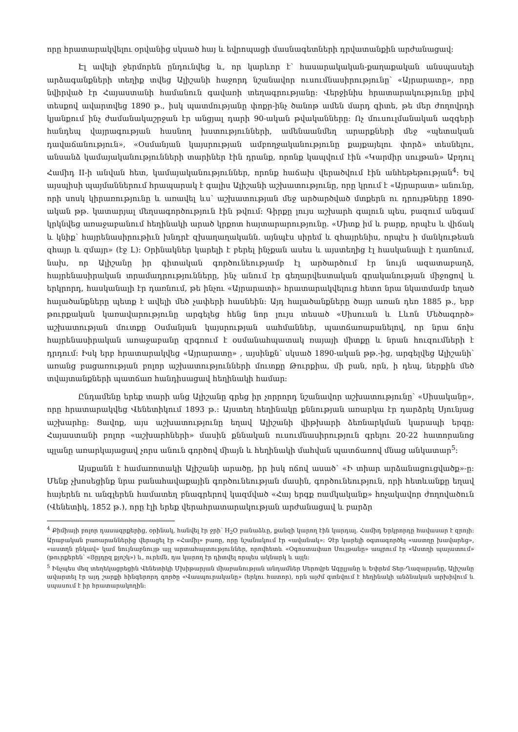որը հրատարակվելու օրվանից սկսած հայ և եվրոպացի մասնագետների դրվատանքին արժանացավ:
Էլ ավելի ջերմորեն ընդունվեց և, որ կարևոր է՝ հասարակական-քաղաքական անսպասելի արձագանքների տեղիք տվեց Ալիշանի հաջորդ նշանավոր ուսումնասիրությունը՝ «Այրարատը», որը նվիրված էր Հայաստանի համանուն գավառի տեղագրությանը: Վերջինիս հրատարակությունը լրիվ տեսքով ավարտվեց 1890 թ., իսկ պատմությանը փոքր-ինչ ծանոթ ամեն մարդ գիտե, թե մեր ժողովրդի կյանքում ինչ ժամանակաշրջան էր անցյալ դարի 90-ական թվականները: Ոչ մուսուլմանական ազգերի հանդեպ վայրագության հասնող խստությունների, ամենաանմեղ արարքների մեջ «պետական դավաճանություն», «Օսմանյան կայսրության ամբողջականությունը քայքայելու փորձ» տեսնելու, անսանձ կամայականությունների տարիներ էին դրանք, որոնք կապվում էին «Կարմիր սուլթան» Աբդուլ Համիդ II-ի անվան հետ, կամայականություններ, որոնք հաճախ վերածվում էին անհեթեթության<sup>4</sup>: Եվ այսպիսի պայմաններում հրապարակ է գալիս Ալիշանի աշխատությունը, որը կրում է «Այրարատ» անունը, որի սոսկ կիրառությունը և առավել ևս՝ աշխատության մեջ արծարծված մտքերն ու դրույթները 1890-ական թթ. կատարյալ մեղսագործություն էին թվում: Գիրքը լույս աշխարհ գալուն պես, բազում անգամ կրկնվեց առաջաբանում հեղինակի արած կրքոտ հայտարարությունը. «Միտք իմ և բարք, որպէս և վիճակ և կնիք՝ հայրենասիրութիւն խնդրէ զխաղաղականն. այնպէս սիրեմ և զհայրենիս, որպէս ի մանկութեան զհայր և զմայր» (էջ Լ): Օրինակներ կարելի է բերել ինչքան ասես և այստեղից էլ հասկանալի է դառնում, նախ, որ Ալիշանը իր գիտական գործունեությամբ էլ արծարծում էր նույն ազատաբաղձ, հայրենասիրական տրամադրությունները, ինչ անում էր գեղարվեստական գրականության միջոցով և երկրորդ, հասկանալի էր դառնում, թե ինչու «Այրարատի» հրատարակվելուց հետո նրա նկատմամբ եղած հալածանքները պետք է ավելի մեծ չափերի հասնեին: Այդ հալածանքները ծայր առան դեռ 1885 թ., երբ թուրքական կառավարությունը արգելեց հենց նոր լույս տեսած «Սիսուան և Լևոն Մեծագործ» աշխատության մուտքը Օսմանյան կայսրության սահմաններ, պատճառաբանելով, որ նրա ճոխ հայրենասիրական առաջաբանը զրգռում է օսմանահպատակ ռայայի միտքը և նրան հուզումների է դրդում: Իսկ երբ հրատարակվեց «Այրարատը» , այսինքն՝ սկսած 1890-ական թթ.-ից, արգելվեց Ալիշանի՝ առանց բացառության բոլոր աշխատությունների մուտքը Թուրքիա, մի բան, որն, ի դեպ, ներքին մեծ տվայտանքների պատճառ հանդիսացավ հեղինակի համար:
Ընդամենը երեք տարի անց Ալիշանը գրեց իր չորրորդ նշանավոր աշխատությունը՝ «Սիսականը», որը հրատարակվեց Վենետիկում 1893 թ.: Այստեղ հեղինակը քննության առարկա էր դարձրել Սյունյաց աշխարհը: Ցավոք, այս աշխատությունը եղավ Ալիշանի վիթխարի ձեռնարկման կարապի երգը: Հայաստանի բոլոր «աշխարհների» մասին քննական ուսումնասիրություն գրելու 20-22 հատորանոց պլանը առարկայացավ չորս անուն գործով միայն և հեղինակի մահվան պատճառով մնաց անկատար<sup>5</sup>:
Այսքանն է համառոտակի Ալիշանի արածը, իր իսկ ոճով ասած՝ «Ի տիար արձանացուցվածք»-ը: Մենք չխոսեցինք նրա բանահավաքային գործունեության մասին, գործունեություն, որի հետևանքը եղավ հայերեն ու անգլերեն համատեղ բնագրերով կազմված «Հայ երգք ռամկականք» հոչակավոր ժողովածուն (Վենետիկ, 1852 թ.), որը էլի երեք վերահրատարակության արժանացավ և բարձր
<sup>4</sup> Քիմիայի բոլոր դասագրքերից, օրինակ, հանվել էր ջրի՝ H<sub>2</sub>O բանաձևը, քանզի կարող էին կարդալ. Համիդ Երկրորդը հավասար է զրոյի: Արաբական բառարաններից վերացել էր «Համիլ» բառը, որը նշանակում էր «ավանակ»: Չէր կարելի օգտագործել «աստղը խավարեց», «աստղն ընկավ» կամ նույնաբնույթ այլ արտահայտություններ, որովհետև «Օգոստափառ Սուլթանը» ապրում էր «Աստղի պալատում» (թուրքերեն՝ «Յըլդըզ քյոշկ») և, ուրեմն, դա կարող էր դիտվել որպես ակնարկ և այլն:
<sup>5</sup> Ինչպես մեզ տեղեկացրեցին Վենետիկի Մխիթարյան միաբանության անդամներ Սերովբե Ագըլյանը և Եփրեմ Տեր-Ղազարյանը, Ալիշանը ավարտել էր այդ շարքի հինգերորդ գործը «Վասպուրականը» (երկու հատոր), որն այժմ գտնվում է հեղինակի անձնական արխիվում և սպասում է իր հրատարակողին: